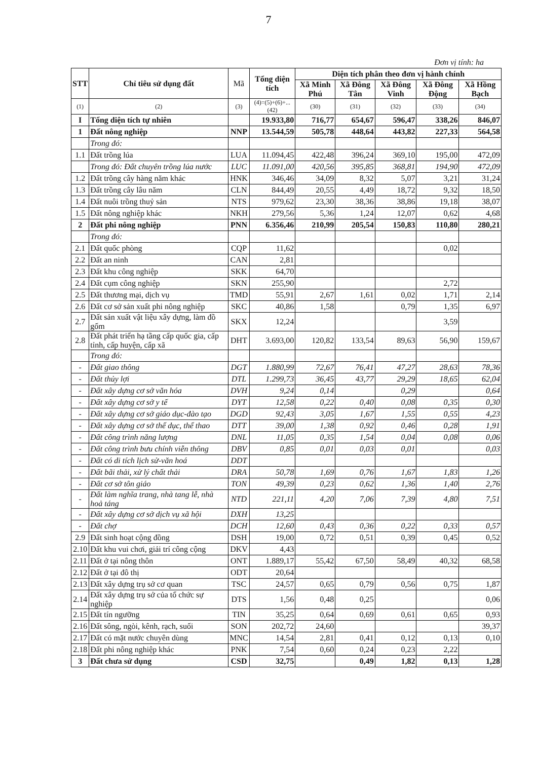7
Đơn vị tính: ha
| STT | Chỉ tiêu sử dụng đất | Mã | Tổng diện tích | Diện tích phân theo đơn vị hành chính | | | | |
| --- | --- | --- | --- | --- | --- | --- | --- | --- |
| | | | | Xã Minh Phú | Xã Đông Tân | Xã Đông Vinh | Xã Đông Động | Xã Hồng Bạch |
| (1) | (2) | (3) | (4)=(5)+(6)+...(42) | (30) | (31) | (32) | (33) | (34) |
| I | Tổng diện tích tự nhiên | | 19.933,80 | 716,77 | 654,67 | 596,47 | 338,26 | 846,07 |
| 1 | Đất nông nghiệp | NNP | 13.544,59 | 505,78 | 448,64 | 443,82 | 227,33 | 564,58 |
| | Trong đó: | | | | | | | |
| 1.1 | Đất trồng lúa | LUA | 11.094,45 | 422,48 | 396,24 | 369,10 | 195,00 | 472,09 |
| | Trong đó: Đất chuyên trồng lúa nước | LUC | 11.091,00 | 420,56 | 395,85 | 368,81 | 194,90 | 472,09 |
| 1.2 | Đất trồng cây hàng năm khác | HNK | 346,46 | 34,09 | 8,32 | 5,07 | 3,21 | 31,24 |
| 1.3 | Đất trồng cây lâu năm | CLN | 844,49 | 20,55 | 4,49 | 18,72 | 9,32 | 18,50 |
| 1.4 | Đất nuôi trồng thuỷ sản | NTS | 979,62 | 23,30 | 38,36 | 38,86 | 19,18 | 38,07 |
| 1.5 | Đất nông nghiệp khác | NKH | 279,56 | 5,36 | 1,24 | 12,07 | 0,62 | 4,68 |
| 2 | Đất phi nông nghiệp | PNN | 6.356,46 | 210,99 | 205,54 | 150,83 | 110,80 | 280,21 |
| | Trong đó: | | | | | | | |
| 2.1 | Đất quốc phòng | CQP | 11,62 | | | | 0,02 | |
| 2.2 | Đất an ninh | CAN | 2,81 | | | | | |
| 2.3 | Đất khu công nghiệp | SKK | 64,70 | | | | | |
| 2.4 | Đất cụm công nghiệp | SKN | 255,90 | | | | 2,72 | |
| 2.5 | Đất thương mại, dịch vụ | TMD | 55,91 | 2,67 | 1,61 | 0,02 | 1,71 | 2,14 |
| 2.6 | Đất cơ sở sản xuất phi nông nghiệp | SKC | 40,86 | 1,58 | | 0,79 | 1,35 | 6,97 |
| 2.7 | Đất sản xuất vật liệu xây dựng, làm đồ gốm | SKX | 12,24 | | | | 3,59 | |
| 2.8 | Đất phát triển hạ tầng cấp quốc gia, cấp tỉnh, cấp huyện, cấp xã | DHT | 3.693,00 | 120,82 | 133,54 | 89,63 | 56,90 | 159,67 |
| | Trong đó: | | | | | | | |
| - | Đất giao thông | DGT | 1.880,99 | 72,67 | 76,41 | 47,27 | 28,63 | 78,36 |
| - | Đất thủy lợi | DTL | 1.299,73 | 36,45 | 43,77 | 29,29 | 18,65 | 62,04 |
| - | Đất xây dựng cơ sở văn hóa | DVH | 9,24 | 0,14 | | 0,29 | | 0,64 |
| - | Đất xây dựng cơ sở y tế | DYT | 12,58 | 0,22 | 0,40 | 0,08 | 0,35 | 0,30 |
| - | Đất xây dựng cơ sở giáo dục-đào tạo | DGD | 92,43 | 3,05 | 1,67 | 1,55 | 0,55 | 4,23 |
| - | Đất xây dựng cơ sở thể dục, thể thao | DTT | 39,00 | 1,38 | 0,92 | 0,46 | 0,28 | 1,91 |
| - | Đất công trình năng lượng | DNL | 11,05 | 0,35 | 1,54 | 0,04 | 0,08 | 0,06 |
| - | Đất công trình bưu chính viễn thông | DBV | 0,85 | 0,01 | 0,03 | 0,01 | | 0,03 |
| - | Đất có di tích lịch sử-văn hoá | DDT | | | | | | |
| - | Đất bãi thải, xử lý chất thải | DRA | 50,78 | 1,69 | 0,76 | 1,67 | 1,83 | 1,26 |
| - | Đất cơ sở tôn giáo | TON | 49,39 | 0,23 | 0,62 | 1,36 | 1,40 | 2,76 |
| - | Đất làm nghĩa trang, nhà tang lễ, nhà hoả táng | NTD | 221,11 | 4,20 | 7,06 | 7,39 | 4,80 | 7,51 |
| - | Đất xây dựng cơ sở dịch vụ xã hội | DXH | 13,25 | | | | | |
| - | Đất chợ | DCH | 12,60 | 0,43 | 0,36 | 0,22 | 0,33 | 0,57 |
| 2.9 | Đất sinh hoạt cộng đồng | DSH | 19,00 | 0,72 | 0,51 | 0,39 | 0,45 | 0,52 |
| 2.10 | Đất khu vui chơi, giải trí công cộng | DKV | 4,43 | | | | | |
| 2.11 | Đất ở tại nông thôn | ONT | 1.889,17 | 55,42 | 67,50 | 58,49 | 40,32 | 68,58 |
| 2.12 | Đất ở tại đô thị | ODT | 20,64 | | | | | |
| 2.13 | Đất xây dựng trụ sở cơ quan | TSC | 24,57 | 0,65 | 0,79 | 0,56 | 0,75 | 1,87 |
| 2.14 | Đất xây dựng trụ sở của tổ chức sự nghiệp | DTS | 1,56 | 0,48 | 0,25 | | | 0,06 |
| 2.15 | Đất tín ngưỡng | TIN | 35,25 | 0,64 | 0,69 | 0,61 | 0,65 | 0,93 |
| 2.16 | Đất sông, ngòi, kênh, rạch, suối | SON | 202,72 | 24,60 | | | | 39,37 |
| 2.17 | Đất có mặt nước chuyên dùng | MNC | 14,54 | 2,81 | 0,41 | 0,12 | 0,13 | 0,10 |
| 2.18 | Đất phi nông nghiệp khác | PNK | 7,54 | 0,60 | 0,24 | 0,23 | 2,22 | |
| 3 | Đất chưa sử dụng | CSD | 32,75 | | 0,49 | 1,82 | 0,13 | 1,28 |